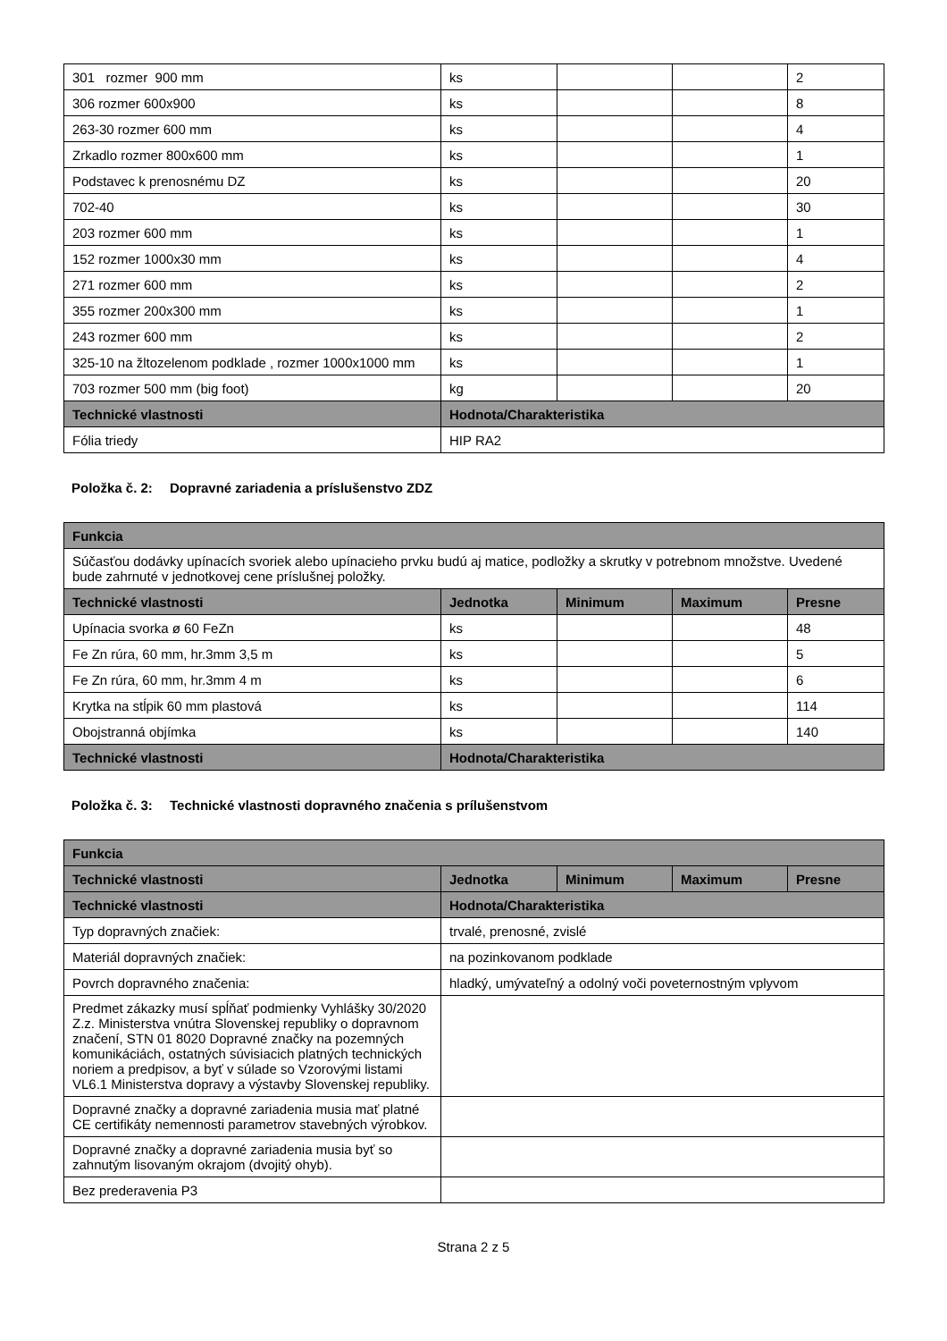| 301 rozmer 900 mm | ks | | | 2 |
| 306 rozmer 600x900 | ks | | | 8 |
| 263-30 rozmer 600 mm | ks | | | 4 |
| Zrkadlo rozmer 800x600 mm | ks | | | 1 |
| Podstavec k prenosnému DZ | ks | | | 20 |
| 702-40 | ks | | | 30 |
| 203 rozmer 600 mm | ks | | | 1 |
| 152 rozmer 1000x30 mm | ks | | | 4 |
| 271 rozmer 600 mm | ks | | | 2 |
| 355 rozmer 200x300 mm | ks | | | 1 |
| 243 rozmer 600 mm | ks | | | 2 |
| 325-10 na žltozelenom podklade , rozmer 1000x1000 mm | ks | | | 1 |
| 703 rozmer 500 mm (big foot) | kg | | | 20 |
| Technické vlastnosti | Hodnota/Charakteristika | | | |
| Fólia triedy | HIP RA2 | | | |
Položka č. 2: Dopravné zariadenia a príslušenstvo ZDZ
| Funkcia | | | | |
| --- | --- | --- | --- | --- |
| Súčasťou dodávky upínacích svoriek alebo upínacieho prvku budú aj matice, podložky a skrutky v potrebnom množstve. Uvedené bude zahrnuté v jednotkovej cene príslušnej položky. | | | | |
| Technické vlastnosti | Jednotka | Minimum | Maximum | Presne |
| Upínacia svorka ø 60 FeZn | ks | | | 48 |
| Fe Zn rúra, 60 mm, hr.3mm 3,5 m | ks | | | 5 |
| Fe Zn rúra, 60 mm, hr.3mm 4 m | ks | | | 6 |
| Krytka na stĺpik 60 mm plastová | ks | | | 114 |
| Obojstranná objímka | ks | | | 140 |
| Technické vlastnosti | Hodnota/Charakteristika | | | |
Položka č. 3: Technické vlastnosti dopravného značenia s prílušenstvom
| Funkcia | | | | |
| --- | --- | --- | --- | --- |
| Technické vlastnosti | Jednotka | Minimum | Maximum | Presne |
| Technické vlastnosti | Hodnota/Charakteristika | | | |
| Typ dopravných značiek: | trvalé, prenosné, zvislé | | | |
| Materiál dopravných značiek: | na pozinkovanom podklade | | | |
| Povrch dopravného značenia: | hladký, umývateľný a odolný voči poveternostným vplyvom | | | |
| Predmet zákazky musí spĺňať podmienky Vyhlášky 30/2020 Z.z. Ministerstva vnútra Slovenskej republiky o dopravnom značení, STN 01 8020 Dopravné značky na pozemných komunikáciách, ostatných súvisiacich platných technických noriem a predpisov, a byť v súlade so Vzorovými listami VL6.1 Ministerstva dopravy a výstavby Slovenskej republiky. | | | | |
| Dopravné značky a dopravné zariadenia musia mať platné CE certifikáty nemennosti parametrov stavebných výrobkov. | | | | |
| Dopravné značky a dopravné zariadenia musia byť so zahnutým lisovaným okrajom (dvojitý ohyb). | | | | |
| Bez prederavenia P3 | | | | |
Strana 2 z 5